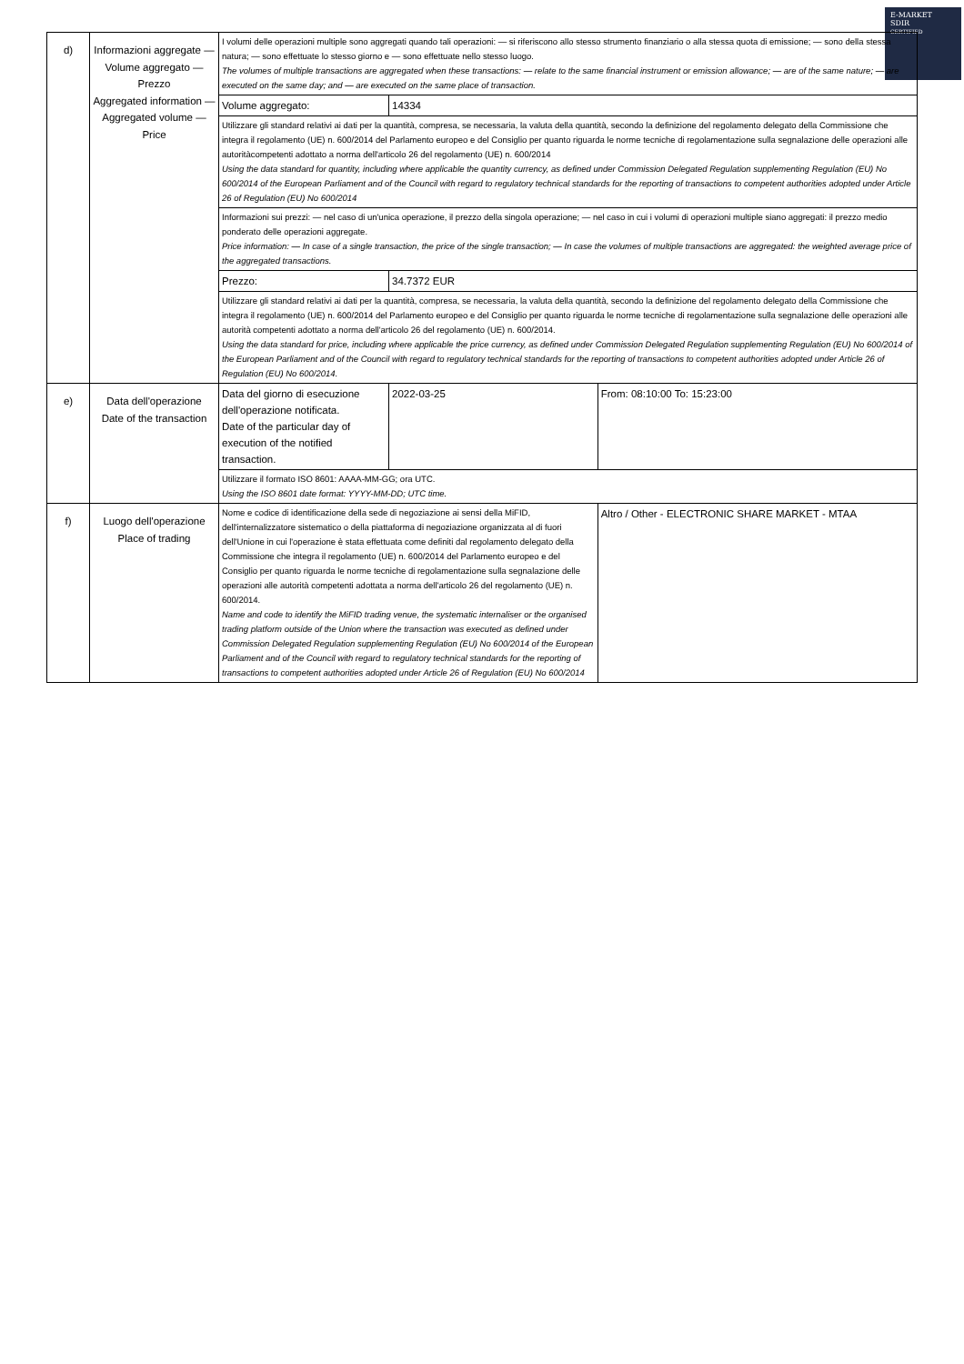E-MARKET
SDIR
CERTIFIED
| d) | Informazioni aggregate — Volume aggregato — Prezzo Aggregated information — Aggregated volume — Price | I volumi delle operazioni multiple sono aggregati quando tali operazioni: — si riferiscono allo stesso strumento finanziario o alla stessa quota di emissione; — sono della stessa natura; — sono effettuate lo stesso giorno e — sono effettuate nello stesso luogo. The volumes of multiple transactions are aggregated when these transactions: — relate to the same financial instrument or emission allowance; — are of the same nature; — are executed on the same day; and — are executed on the same place of transaction. | | |
| | | Volume aggregato: | 14334 | |
| | | Utilizzare gli standard relativi ai dati per la quantità, compresa, se necessaria, la valuta della quantità, secondo la definizione del regolamento delegato della Commissione che integra il regolamento (UE) n. 600/2014 del Parlamento europeo e del Consiglio per quanto riguarda le norme tecniche di regolamentazione sulla segnalazione delle operazioni alle autoritàcompetenti adottato a norma dell'articolo 26 del regolamento (UE) n. 600/2014 Using the data standard for quantity, including where applicable the quantity currency, as defined under Commission Delegated Regulation supplementing Regulation (EU) No 600/2014 of the European Parliament and of the Council with regard to regulatory technical standards for the reporting of transactions to competent authorities adopted under Article 26 of Regulation (EU) No 600/2014 | | |
| | | Informazioni sui prezzi: — nel caso di un'unica operazione, il prezzo della singola operazione; — nel caso in cui i volumi di operazioni multiple siano aggregati: il prezzo medio ponderato delle operazioni aggregate. Price information: — In case of a single transaction, the price of the single transaction; — In case the volumes of multiple transactions are aggregated: the weighted average price of the aggregated transactions. | | |
| | | Prezzo: | 34.7372 EUR | |
| | | Utilizzare gli standard relativi ai dati per la quantità, compresa, se necessaria, la valuta della quantità, secondo la definizione del regolamento delegato della Commissione che integra il regolamento (UE) n. 600/2014 del Parlamento europeo e del Consiglio per quanto riguarda le norme tecniche di regolamentazione sulla segnalazione delle operazioni alle autorità competenti adottato a norma dell'articolo 26 del regolamento (UE) n. 600/2014. Using the data standard for price, including where applicable the price currency, as defined under Commission Delegated Regulation supplementing Regulation (EU) No 600/2014 of the European Parliament and of the Council with regard to regulatory technical standards for the reporting of transactions to competent authorities adopted under Article 26 of Regulation (EU) No 600/2014. | | |
| e) | Data dell'operazione Date of the transaction | Data del giorno di esecuzione dell'operazione notificata. Date of the particular day of execution of the notified transaction. | 2022-03-25 | From: 08:10:00 To: 15:23:00 |
| | | Utilizzare il formato ISO 8601: AAAA-MM-GG; ora UTC. Using the ISO 8601 date format: YYYY-MM-DD; UTC time. | | |
| f) | Luogo dell'operazione Place of trading | Nome e codice di identificazione della sede di negoziazione ai sensi della MiFID, dell'internalizzatore sistematico o della piattaforma di negoziazione organizzata al di fuori dell'Unione in cui l'operazione è stata effettuata come definiti dal regolamento delegato della Commissione che integra il regolamento (UE) n. 600/2014 del Parlamento europeo e del Consiglio per quanto riguarda le norme tecniche di regolamentazione sulla segnalazione delle operazioni alle autorità competenti adottata a norma dell'articolo 26 del regolamento (UE) n. 600/2014. Name and code to identify the MiFID trading venue, the systematic internaliser or the organised trading platform outside of the Union where the transaction was executed as defined under Commission Delegated Regulation supplementing Regulation (EU) No 600/2014 of the European Parliament and of the Council with regard to regulatory technical standards for the reporting of transactions to competent authorities adopted under Article 26 of Regulation (EU) No 600/2014 | | Altro / Other - ELECTRONIC SHARE MARKET - MTAA |